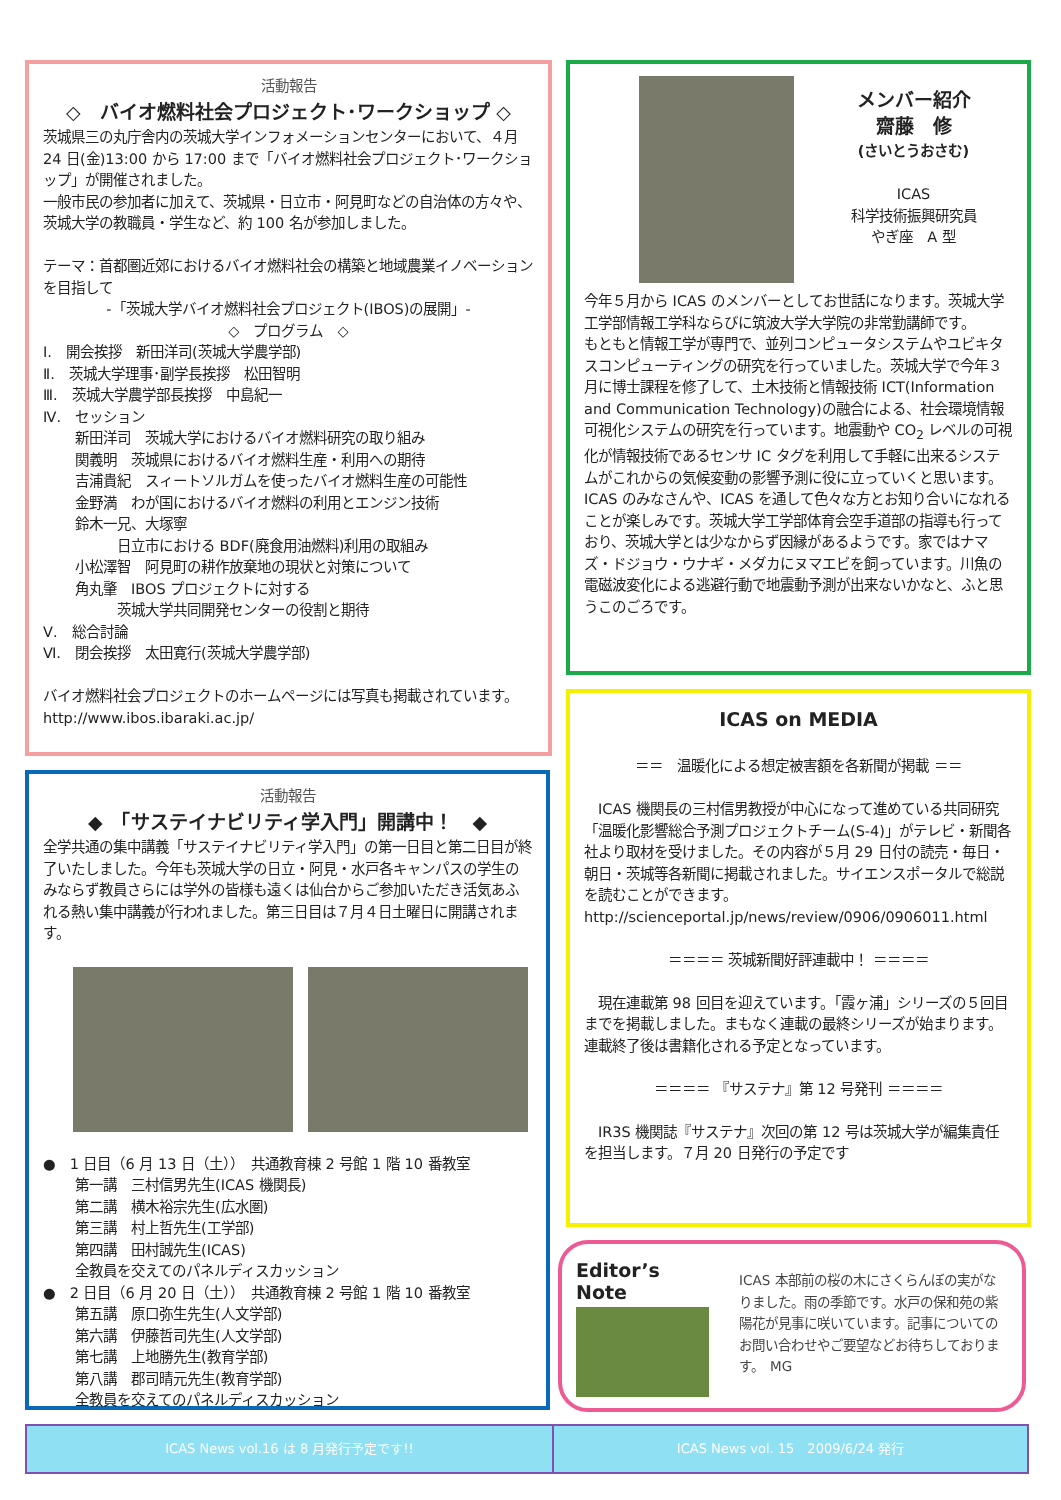活動報告
◇　バイオ燃料社会プロジェクト･ワークショップ ◇
茨城県三の丸庁舎内の茨城大学インフォメーションセンターにおいて、４月 24 日(金)13:00 から 17:00 まで「バイオ燃料社会プロジェクト･ワークショップ」が開催されました。
一般市民の参加者に加えて、茨城県・日立市・阿見町などの自治体の方々や、茨城大学の教職員・学生など、約 100 名が参加しました。
テーマ：首都圏近郊におけるバイオ燃料社会の構築と地域農業イノベーションを目指して
-「茨城大学バイオ燃料社会プロジェクト(IBOS)の展開」-
◇　プログラム　◇
Ⅰ.　開会挨拶　新田洋司(茨城大学農学部)
Ⅱ.　茨城大学理事･副学長挨拶　松田智明
Ⅲ.　茨城大学農学部長挨拶　中島紀一
Ⅳ.　セッション
新田洋司　茨城大学におけるバイオ燃料研究の取り組み
関義明　茨城県におけるバイオ燃料生産・利用への期待
吉浦貴紀　スィートソルガムを使ったバイオ燃料生産の可能性
金野満　わが国におけるバイオ燃料の利用とエンジン技術
鈴木一兄、大塚寧
　　　日立市における BDF(廃食用油燃料)利用の取組み
小松澤智　阿見町の耕作放棄地の現状と対策について
角丸肇　IBOS プロジェクトに対する
　　　茨城大学共同開発センターの役割と期待
Ⅴ.　総合討論
Ⅵ.　閉会挨拶　太田寛行(茨城大学農学部)
バイオ燃料社会プロジェクトのホームページには写真も掲載されています。http://www.ibos.ibaraki.ac.jp/
メンバー紹介
齋藤　修
(さいとうおさむ)
ICAS
科学技術振興研究員
やぎ座　A 型
今年５月から ICAS のメンバーとしてお世話になります。茨城大学工学部情報工学科ならびに筑波大学大学院の非常勤講師です。
もともと情報工学が専門で、並列コンピュータシステムやユビキタスコンピューティングの研究を行っていました。茨城大学で今年３月に博士課程を修了して、土木技術と情報技術 ICT(Information and Communication Technology)の融合による、社会環境情報可視化システムの研究を行っています。地震動や CO<sub>2</sub> レベルの可視化が情報技術であるセンサ IC タグを利用して手軽に出来るシステムがこれからの気候変動の影響予測に役に立っていくと思います。
ICAS のみなさんや、ICAS を通して色々な方とお知り合いになれることが楽しみです。茨城大学工学部体育会空手道部の指導も行っており、茨城大学とは少なからず因縁があるようです。家ではナマズ・ドジョウ・ウナギ・メダカにヌマエビを飼っています。川魚の電磁波変化による逃避行動で地震動予測が出来ないかなと、ふと思うこのごろです。
ICAS on MEDIA
＝＝　温暖化による想定被害額を各新聞が掲載 ＝＝
　ICAS 機関長の三村信男教授が中心になって進めている共同研究「温暖化影響総合予測プロジェクトチーム(S-4)」がテレビ・新聞各社より取材を受けました。その内容が５月 29 日付の読売・毎日・朝日・茨城等各新聞に掲載されました。サイエンスポータルで総説を読むことができます。http://scienceportal.jp/news/review/0906/0906011.html
＝＝＝＝ 茨城新聞好評連載中！ ＝＝＝＝
　現在連載第 98 回目を迎えています。「霞ヶ浦」シリーズの５回目までを掲載しました。まもなく連載の最終シリーズが始まります。連載終了後は書籍化される予定となっています。
＝＝＝＝ 『サステナ』第 12 号発刊 ＝＝＝＝
　IR3S 機関誌『サステナ』次回の第 12 号は茨城大学が編集責任を担当します。７月 20 日発行の予定です
活動報告
◆　「サステイナビリティ学入門」開講中！　◆
全学共通の集中講義「サステイナビリティ学入門」の第一日目と第二日目が終了いたしました。今年も茨城大学の日立・阿見・水戸各キャンパスの学生のみならず教員さらには学外の皆様も遠くは仙台からご参加いただき活気あふれる熱い集中講義が行われました。第三日目は７月４日土曜日に開講されます。
●　1 日目（6 月 13 日（土））　共通教育棟 2 号館 1 階 10 番教室
第一講　三村信男先生(ICAS 機関長)
第二講　横木裕宗先生(広水圏)
第三講　村上哲先生(工学部)
第四講　田村誠先生(ICAS)
全教員を交えてのパネルディスカッション
●　2 日目（6 月 20 日（土））　共通教育棟 2 号館 1 階 10 番教室
第五講　原口弥生先生(人文学部)
第六講　伊藤哲司先生(人文学部)
第七講　上地勝先生(教育学部)
第八講　郡司晴元先生(教育学部)
全教員を交えてのパネルディスカッション
Editor’s Note
ICAS 本部前の桜の木にさくらんぼの実がなりました。雨の季節です。水戸の保和苑の紫陽花が見事に咲いています。記事についてのお問い合わせやご要望などお待ちしております。　MG
ICAS News vol.16 は 8 月発行予定です!! ICAS News vol. 15　2009/6/24 発行